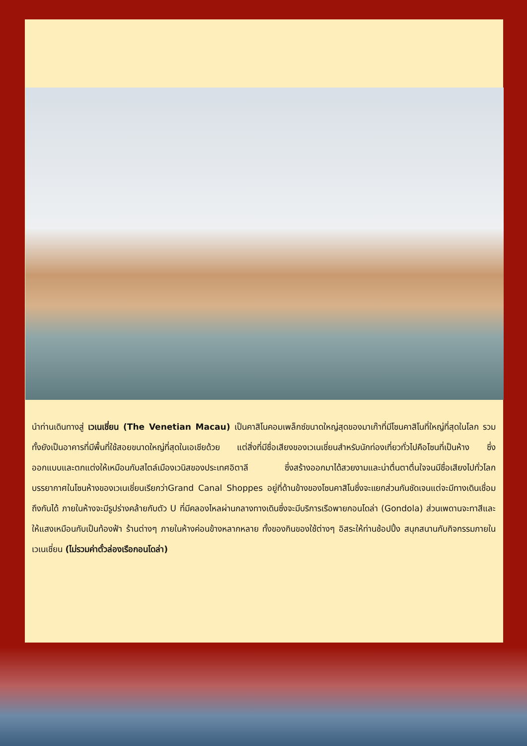นำท่านเดินทางสู่ เวเนเชี่ยน (The Venetian Macau) เป็นคาสิโนคอมเพล็กซ์ขนาดใหญ่สุดของมาเก๊าที่มีโซนคาสิโนที่ใหญ่ที่สุดในโลก รวมทั้งยังเป็นอาคารที่มีพื้นที่ใช้สอยขนาดใหญ่ที่สุดในเอเชียด้วย แต่สิ่งที่มีชื่อเสียงของเวเนเชี่ยนสำหรับนักท่องเที่ยวทั่วไปคือโซนที่เป็นห้าง ซึ่งออกแบบและตกแต่งให้เหมือนกับสไตล์เมืองเวนิสของประเทศอิตาลี ซึ่งสร้างออกมาได้สวยงามและน่าตื่นตาตื่นใจจนมีชื่อเสียงไปทั่วโลก บรรยากาศในโซนห้างของเวเนเชี่ยนเรียกว่าGrand Canal Shoppes อยู่ที่ด้านข้างของโซนคาสิโนซึ่งจะแยกส่วนกันชัดเจนแต่จะมีทางเดินเชื่อมถึงกันได้ ภายในห้างจะมีรูปร่างคล้ายกับตัว U ที่มีคลองไหลผ่านกลางทางเดินซึ่งจะมีบริการเรือพายกอนโดล่า (Gondola) ส่วนเพดานจะทาสีและให้แสงเหมือนกับเป็นท้องฟ้า ร้านต่างๆ ภายในห้างค่อนข้างหลากหลาย ทั้งของกินของใช้ต่างๆ อิสระให้ท่านช้อปปิ้ง สนุกสนานกับกิจกรรมภายในเวเนเชี่ยน (ไม่รวมค่าตั๋วล่องเรือกอนโดล่า)